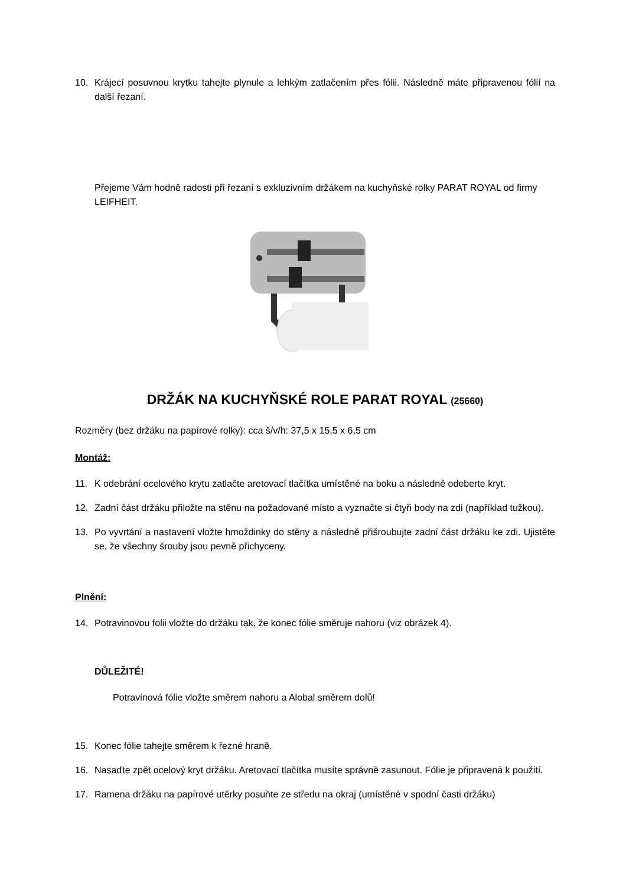10. Krájecí posuvnou krytku tahejte plynule a lehkým zatlačením přes fólii. Následně máte připravenou fólií na další řezaní.
Přejeme Vám hodně radosti při řezaní s exkluzivním držákem na kuchyňské rolky PARAT ROYAL od firmy LEIFHEIT.
DRŽÁK NA KUCHYŇSKÉ ROLE PARAT ROYAL (25660)
Rozměry (bez držáku na papírové rolky): cca š/v/h: 37,5 x 15,5 x 6,5 cm
Montáž:
11. K odebrání ocelového krytu zatlačte aretovací tlačítka umístěné na boku a následně odeberte kryt.
12. Zadní část držáku přiložte na stěnu na požadované místo a vyznačte si čtyři body na zdi (například tužkou).
13. Po vyvrtání a nastavení vložte hmoždinky do stěny a následně přišroubujte zadní část držáku ke zdi. Ujistěte se, že všechny šrouby jsou pevně přichyceny.
Plnění:
14. Potravinovou folii vložte do držáku tak, že konec fólie směruje nahoru (viz obrázek 4).
DŮLEŽITÉ!
Potravinová fólie vložte směrem nahoru a Alobal směrem dolů!
15. Konec fólie tahejte směrem k řezné hraně.
16. Nasaďte zpět ocelový kryt držáku. Aretovací tlačítka musíte správně zasunout. Fólie je připravená k použití.
17. Ramena držáku na papírové utěrky posuňte ze středu na okraj (umístěné v spodní časti držáku)